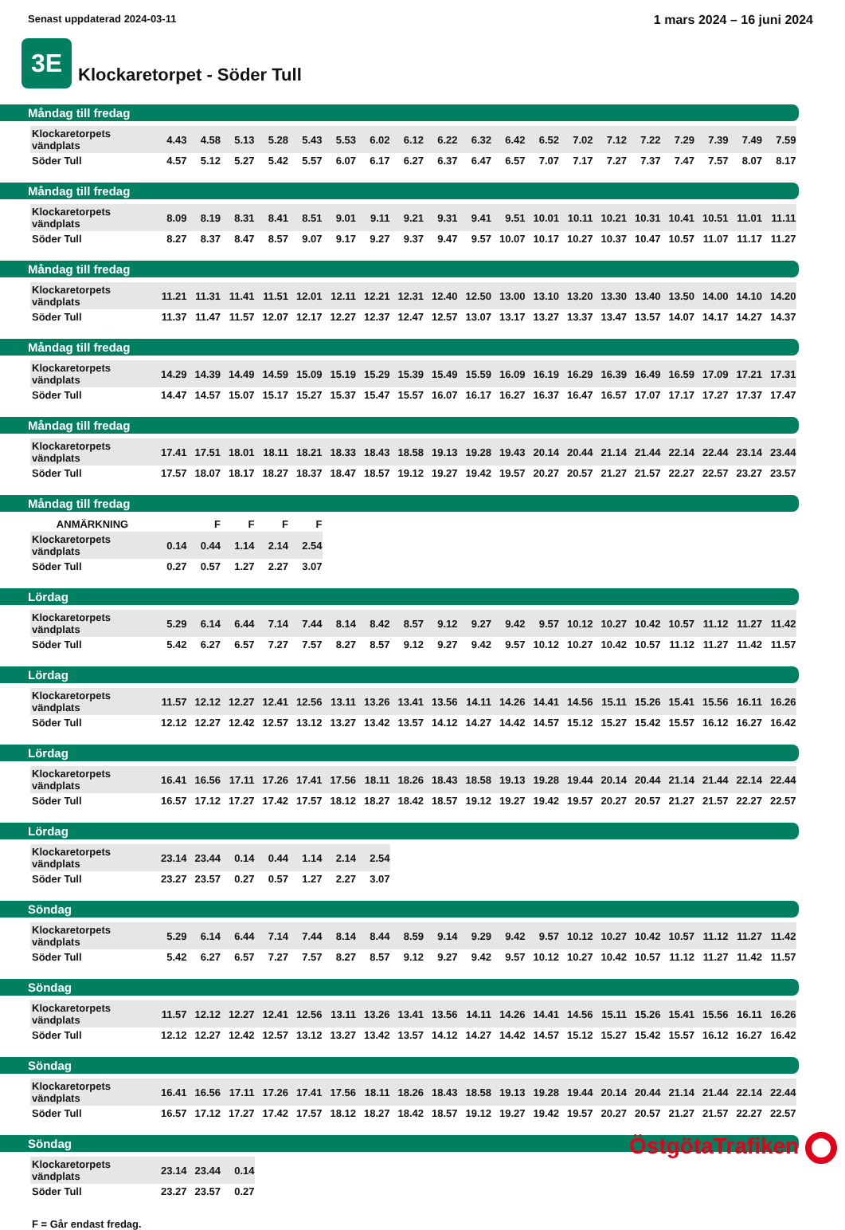Senast uppdaterad 2024-03-11
1 mars 2024 – 16 juni 2024
3E
Klockaretorpet - Söder Tull
Måndag till fredag
| Klockaretorpets vändplats | 4.43 | 4.58 | 5.13 | 5.28 | 5.43 | 5.53 | 6.02 | 6.12 | 6.22 | 6.32 | 6.42 | 6.52 | 7.02 | 7.12 | 7.22 | 7.29 | 7.39 | 7.49 | 7.59 |
| Söder Tull | 4.57 | 5.12 | 5.27 | 5.42 | 5.57 | 6.07 | 6.17 | 6.27 | 6.37 | 6.47 | 6.57 | 7.07 | 7.17 | 7.27 | 7.37 | 7.47 | 7.57 | 8.07 | 8.17 |
Måndag till fredag
| Klockaretorpets vändplats | 8.09 | 8.19 | 8.31 | 8.41 | 8.51 | 9.01 | 9.11 | 9.21 | 9.31 | 9.41 | 9.51 | 10.01 | 10.11 | 10.21 | 10.31 | 10.41 | 10.51 | 11.01 | 11.11 |
| Söder Tull | 8.27 | 8.37 | 8.47 | 8.57 | 9.07 | 9.17 | 9.27 | 9.37 | 9.47 | 9.57 | 10.07 | 10.17 | 10.27 | 10.37 | 10.47 | 10.57 | 11.07 | 11.17 | 11.27 |
Måndag till fredag
| Klockaretorpets vändplats | 11.21 | 11.31 | 11.41 | 11.51 | 12.01 | 12.11 | 12.21 | 12.31 | 12.40 | 12.50 | 13.00 | 13.10 | 13.20 | 13.30 | 13.40 | 13.50 | 14.00 | 14.10 | 14.20 |
| Söder Tull | 11.37 | 11.47 | 11.57 | 12.07 | 12.17 | 12.27 | 12.37 | 12.47 | 12.57 | 13.07 | 13.17 | 13.27 | 13.37 | 13.47 | 13.57 | 14.07 | 14.17 | 14.27 | 14.37 |
Måndag till fredag
| Klockaretorpets vändplats | 14.29 | 14.39 | 14.49 | 14.59 | 15.09 | 15.19 | 15.29 | 15.39 | 15.49 | 15.59 | 16.09 | 16.19 | 16.29 | 16.39 | 16.49 | 16.59 | 17.09 | 17.21 | 17.31 |
| Söder Tull | 14.47 | 14.57 | 15.07 | 15.17 | 15.27 | 15.37 | 15.47 | 15.57 | 16.07 | 16.17 | 16.27 | 16.37 | 16.47 | 16.57 | 17.07 | 17.17 | 17.27 | 17.37 | 17.47 |
Måndag till fredag
| Klockaretorpets vändplats | 17.41 | 17.51 | 18.01 | 18.11 | 18.21 | 18.33 | 18.43 | 18.58 | 19.13 | 19.28 | 19.43 | 20.14 | 20.44 | 21.14 | 21.44 | 22.14 | 22.44 | 23.14 | 23.44 |
| Söder Tull | 17.57 | 18.07 | 18.17 | 18.27 | 18.37 | 18.47 | 18.57 | 19.12 | 19.27 | 19.42 | 19.57 | 20.27 | 20.57 | 21.27 | 21.57 | 22.27 | 22.57 | 23.27 | 23.57 |
Måndag till fredag
| ANMÄRKNING | | F | F | F | F |
| Klockaretorpets vändplats | 0.14 | 0.44 | 1.14 | 2.14 | 2.54 |
| Söder Tull | 0.27 | 0.57 | 1.27 | 2.27 | 3.07 |
Lördag
| Klockaretorpets vändplats | 5.29 | 6.14 | 6.44 | 7.14 | 7.44 | 8.14 | 8.42 | 8.57 | 9.12 | 9.27 | 9.42 | 9.57 | 10.12 | 10.27 | 10.42 | 10.57 | 11.12 | 11.27 | 11.42 |
| Söder Tull | 5.42 | 6.27 | 6.57 | 7.27 | 7.57 | 8.27 | 8.57 | 9.12 | 9.27 | 9.42 | 9.57 | 10.12 | 10.27 | 10.42 | 10.57 | 11.12 | 11.27 | 11.42 | 11.57 |
Lördag
| Klockaretorpets vändplats | 11.57 | 12.12 | 12.27 | 12.41 | 12.56 | 13.11 | 13.26 | 13.41 | 13.56 | 14.11 | 14.26 | 14.41 | 14.56 | 15.11 | 15.26 | 15.41 | 15.56 | 16.11 | 16.26 |
| Söder Tull | 12.12 | 12.27 | 12.42 | 12.57 | 13.12 | 13.27 | 13.42 | 13.57 | 14.12 | 14.27 | 14.42 | 14.57 | 15.12 | 15.27 | 15.42 | 15.57 | 16.12 | 16.27 | 16.42 |
Lördag
| Klockaretorpets vändplats | 16.41 | 16.56 | 17.11 | 17.26 | 17.41 | 17.56 | 18.11 | 18.26 | 18.43 | 18.58 | 19.13 | 19.28 | 19.44 | 20.14 | 20.44 | 21.14 | 21.44 | 22.14 | 22.44 |
| Söder Tull | 16.57 | 17.12 | 17.27 | 17.42 | 17.57 | 18.12 | 18.27 | 18.42 | 18.57 | 19.12 | 19.27 | 19.42 | 19.57 | 20.27 | 20.57 | 21.27 | 21.57 | 22.27 | 22.57 |
Lördag
| Klockaretorpets vändplats | 23.14 | 23.44 | 0.14 | 0.44 | 1.14 | 2.14 | 2.54 |
| Söder Tull | 23.27 | 23.57 | 0.27 | 0.57 | 1.27 | 2.27 | 3.07 |
Söndag
| Klockaretorpets vändplats | 5.29 | 6.14 | 6.44 | 7.14 | 7.44 | 8.14 | 8.44 | 8.59 | 9.14 | 9.29 | 9.42 | 9.57 | 10.12 | 10.27 | 10.42 | 10.57 | 11.12 | 11.27 | 11.42 |
| Söder Tull | 5.42 | 6.27 | 6.57 | 7.27 | 7.57 | 8.27 | 8.57 | 9.12 | 9.27 | 9.42 | 9.57 | 10.12 | 10.27 | 10.42 | 10.57 | 11.12 | 11.27 | 11.42 | 11.57 |
Söndag
| Klockaretorpets vändplats | 11.57 | 12.12 | 12.27 | 12.41 | 12.56 | 13.11 | 13.26 | 13.41 | 13.56 | 14.11 | 14.26 | 14.41 | 14.56 | 15.11 | 15.26 | 15.41 | 15.56 | 16.11 | 16.26 |
| Söder Tull | 12.12 | 12.27 | 12.42 | 12.57 | 13.12 | 13.27 | 13.42 | 13.57 | 14.12 | 14.27 | 14.42 | 14.57 | 15.12 | 15.27 | 15.42 | 15.57 | 16.12 | 16.27 | 16.42 |
Söndag
| Klockaretorpets vändplats | 16.41 | 16.56 | 17.11 | 17.26 | 17.41 | 17.56 | 18.11 | 18.26 | 18.43 | 18.58 | 19.13 | 19.28 | 19.44 | 20.14 | 20.44 | 21.14 | 21.44 | 22.14 | 22.44 |
| Söder Tull | 16.57 | 17.12 | 17.27 | 17.42 | 17.57 | 18.12 | 18.27 | 18.42 | 18.57 | 19.12 | 19.27 | 19.42 | 19.57 | 20.27 | 20.57 | 21.27 | 21.57 | 22.27 | 22.57 |
Söndag
| Klockaretorpets vändplats | 23.14 | 23.44 | 0.14 |
| Söder Tull | 23.27 | 23.57 | 0.27 |
F = Går endast fredag.
ÖstgötaTrafiken